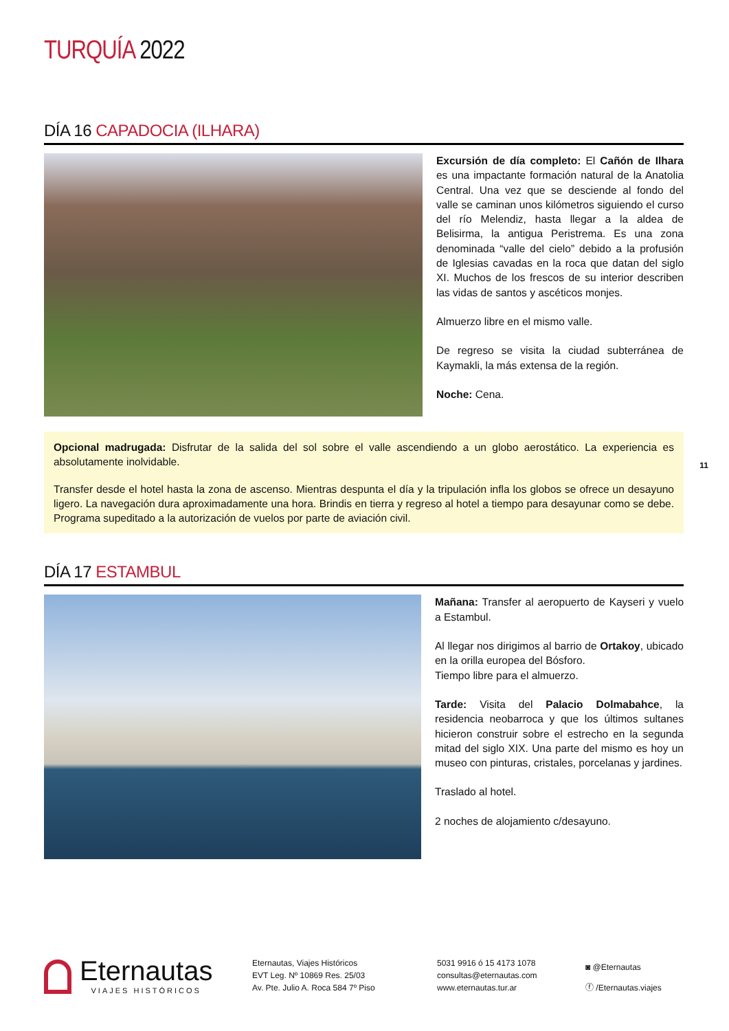TURQUÍA 2022
DÍA 16 CAPADOCIA (ILHARA)
Excursión de día completo: El Cañón de Ilhara es una impactante formación natural de la Anatolia Central. Una vez que se desciende al fondo del valle se caminan unos kilómetros siguiendo el curso del río Melendiz, hasta llegar a la aldea de Belisirma, la antigua Peristrema. Es una zona denominada “valle del cielo” debido a la profusión de Iglesias cavadas en la roca que datan del siglo XI. Muchos de los frescos de su interior describen las vidas de santos y ascéticos monjes.
Almuerzo libre en el mismo valle.
De regreso se visita la ciudad subterránea de Kaymakli, la más extensa de la región.
Noche: Cena.
Opcional madrugada: Disfrutar de la salida del sol sobre el valle ascendiendo a un globo aerostático. La experiencia es absolutamente inolvidable.
Transfer desde el hotel hasta la zona de ascenso. Mientras despunta el día y la tripulación infla los globos se ofrece un desayuno ligero. La navegación dura aproximadamente una hora. Brindis en tierra y regreso al hotel a tiempo para desayunar como se debe. Programa supeditado a la autorización de vuelos por parte de aviación civil.
DÍA 17 ESTAMBUL
Mañana: Transfer al aeropuerto de Kayseri y vuelo a Estambul.
Al llegar nos dirigimos al barrio de Ortakoy, ubicado en la orilla europea del Bósforo.
Tiempo libre para el almuerzo.
Tarde: Visita del Palacio Dolmabahce, la residencia neobarroca y que los últimos sultanes hicieron construir sobre el estrecho en la segunda mitad del siglo XIX. Una parte del mismo es hoy un museo con pinturas, cristales, porcelanas y jardines.
Traslado al hotel.
2 noches de alojamiento c/desayuno.
Eternautas
VIAJES HISTÓRICOS
Eternautas, Viajes Históricos
EVT Leg. Nº 10869 Res. 25/03
Av. Pte. Julio A. Roca 584 7º Piso
5031 9916 ó 15 4173 1078
consultas@eternautas.com
www.eternautas.tur.ar
◙ @Eternautas
ⓕ /Eternautas.viajes
11